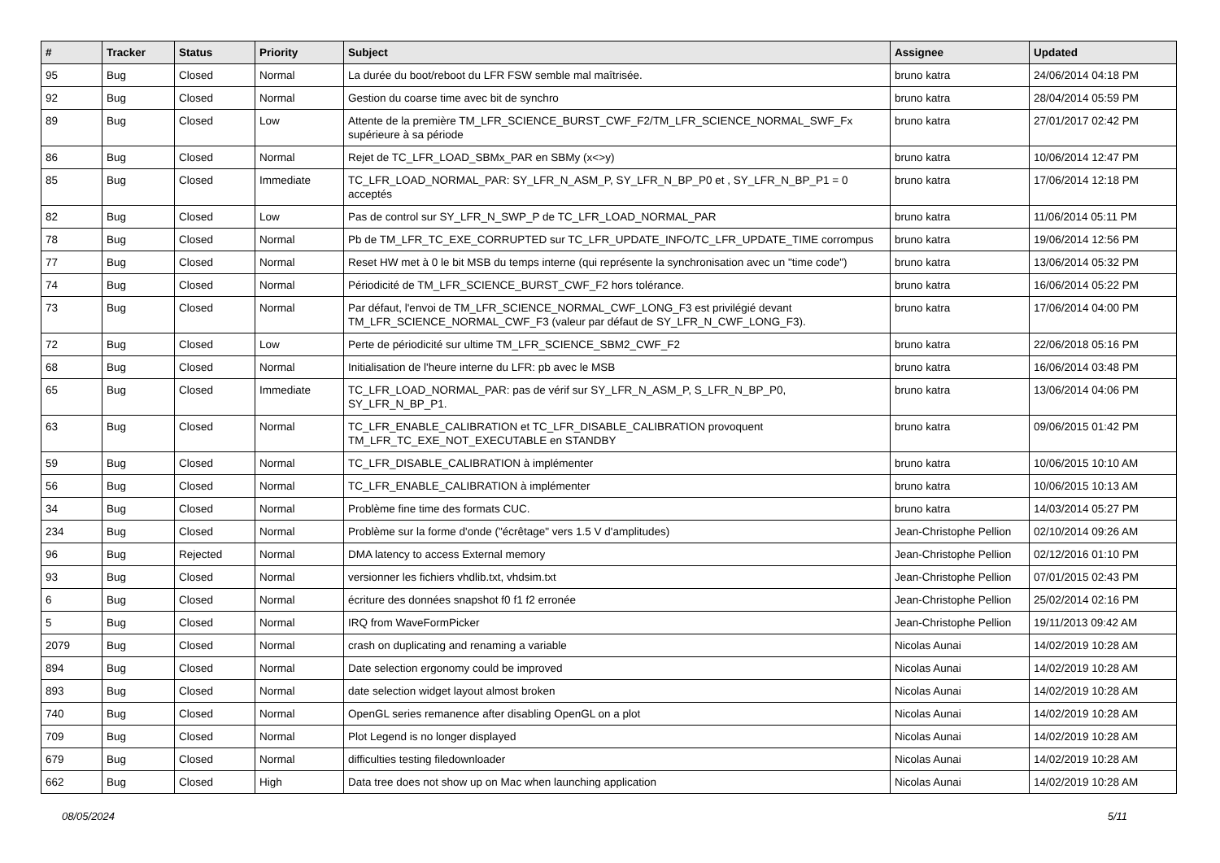| # | Tracker | Status | Priority | Subject | Assignee | Updated |
| --- | --- | --- | --- | --- | --- | --- |
| 95 | Bug | Closed | Normal | La durée du boot/reboot du LFR FSW semble mal maîtrisée. | bruno katra | 24/06/2014 04:18 PM |
| 92 | Bug | Closed | Normal | Gestion du coarse time avec bit de synchro | bruno katra | 28/04/2014 05:59 PM |
| 89 | Bug | Closed | Low | Attente de la première TM_LFR_SCIENCE_BURST_CWF_F2/TM_LFR_SCIENCE_NORMAL_SWF_Fx supérieure à sa période | bruno katra | 27/01/2017 02:42 PM |
| 86 | Bug | Closed | Normal | Rejet de TC_LFR_LOAD_SBMx_PAR en SBMy (x<>y) | bruno katra | 10/06/2014 12:47 PM |
| 85 | Bug | Closed | Immediate | TC_LFR_LOAD_NORMAL_PAR: SY_LFR_N_ASM_P, SY_LFR_N_BP_P0 et , SY_LFR_N_BP_P1 = 0 acceptés | bruno katra | 17/06/2014 12:18 PM |
| 82 | Bug | Closed | Low | Pas de control sur SY_LFR_N_SWP_P de TC_LFR_LOAD_NORMAL_PAR | bruno katra | 11/06/2014 05:11 PM |
| 78 | Bug | Closed | Normal | Pb de TM_LFR_TC_EXE_CORRUPTED sur TC_LFR_UPDATE_INFO/TC_LFR_UPDATE_TIME corrompus | bruno katra | 19/06/2014 12:56 PM |
| 77 | Bug | Closed | Normal | Reset HW met à 0 le bit MSB du temps interne (qui représente la synchronisation avec un "time code") | bruno katra | 13/06/2014 05:32 PM |
| 74 | Bug | Closed | Normal | Périodicité de TM_LFR_SCIENCE_BURST_CWF_F2 hors tolérance. | bruno katra | 16/06/2014 05:22 PM |
| 73 | Bug | Closed | Normal | Par défaut, l'envoi de TM_LFR_SCIENCE_NORMAL_CWF_LONG_F3 est privilégié devant TM_LFR_SCIENCE_NORMAL_CWF_F3 (valeur par défaut de SY_LFR_N_CWF_LONG_F3). | bruno katra | 17/06/2014 04:00 PM |
| 72 | Bug | Closed | Low | Perte de périodicité sur ultime TM_LFR_SCIENCE_SBM2_CWF_F2 | bruno katra | 22/06/2018 05:16 PM |
| 68 | Bug | Closed | Normal | Initialisation de l'heure interne du LFR: pb avec le MSB | bruno katra | 16/06/2014 03:48 PM |
| 65 | Bug | Closed | Immediate | TC_LFR_LOAD_NORMAL_PAR: pas de vérif sur SY_LFR_N_ASM_P, S_LFR_N_BP_P0, SY_LFR_N_BP_P1. | bruno katra | 13/06/2014 04:06 PM |
| 63 | Bug | Closed | Normal | TC_LFR_ENABLE_CALIBRATION et TC_LFR_DISABLE_CALIBRATION provoquent TM_LFR_TC_EXE_NOT_EXECUTABLE en STANDBY | bruno katra | 09/06/2015 01:42 PM |
| 59 | Bug | Closed | Normal | TC_LFR_DISABLE_CALIBRATION à implémenter | bruno katra | 10/06/2015 10:10 AM |
| 56 | Bug | Closed | Normal | TC_LFR_ENABLE_CALIBRATION à implémenter | bruno katra | 10/06/2015 10:13 AM |
| 34 | Bug | Closed | Normal | Problème fine time des formats CUC. | bruno katra | 14/03/2014 05:27 PM |
| 234 | Bug | Closed | Normal | Problème sur la forme d'onde ("écrêtage" vers 1.5 V d'amplitudes) | Jean-Christophe Pellion | 02/10/2014 09:26 AM |
| 96 | Bug | Rejected | Normal | DMA latency to access External memory | Jean-Christophe Pellion | 02/12/2016 01:10 PM |
| 93 | Bug | Closed | Normal | versionner les fichiers vhdlib.txt, vhdsim.txt | Jean-Christophe Pellion | 07/01/2015 02:43 PM |
| 6 | Bug | Closed | Normal | écriture des données snapshot f0 f1 f2 erronée | Jean-Christophe Pellion | 25/02/2014 02:16 PM |
| 5 | Bug | Closed | Normal | IRQ from WaveFormPicker | Jean-Christophe Pellion | 19/11/2013 09:42 AM |
| 2079 | Bug | Closed | Normal | crash on duplicating and renaming a variable | Nicolas Aunai | 14/02/2019 10:28 AM |
| 894 | Bug | Closed | Normal | Date selection ergonomy could be improved | Nicolas Aunai | 14/02/2019 10:28 AM |
| 893 | Bug | Closed | Normal | date selection widget layout almost broken | Nicolas Aunai | 14/02/2019 10:28 AM |
| 740 | Bug | Closed | Normal | OpenGL series remanence after disabling OpenGL on a plot | Nicolas Aunai | 14/02/2019 10:28 AM |
| 709 | Bug | Closed | Normal | Plot Legend is no longer displayed | Nicolas Aunai | 14/02/2019 10:28 AM |
| 679 | Bug | Closed | Normal | difficulties testing filedownloader | Nicolas Aunai | 14/02/2019 10:28 AM |
| 662 | Bug | Closed | High | Data tree does not show up on Mac when launching application | Nicolas Aunai | 14/02/2019 10:28 AM |
08/05/2024 5/11